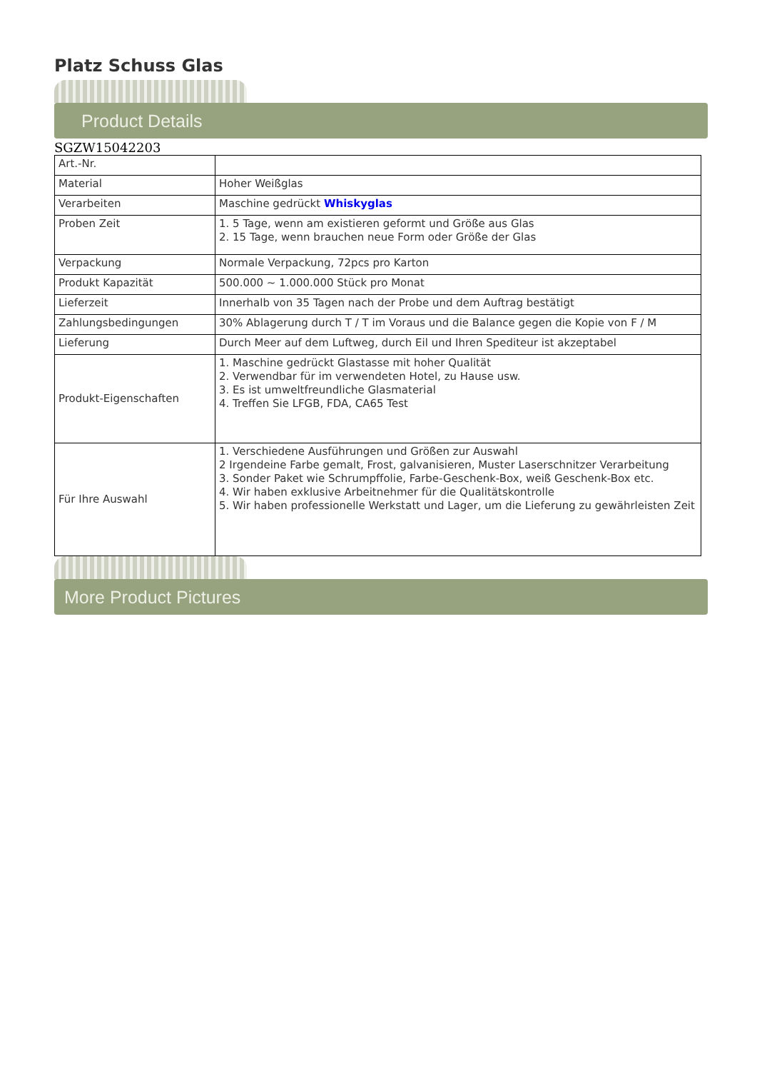Platz Schuss Glas
Product Details
SGZW15042203
| Art.-Nr. | |
| Material | Hoher Weißglas |
| Verarbeiten | Maschine gedrückt Whiskyglas |
| Proben Zeit | 1. 5 Tage, wenn am existieren geformt und Größe aus Glas 2. 15 Tage, wenn brauchen neue Form oder Größe der Glas |
| Verpackung | Normale Verpackung, 72pcs pro Karton |
| Produkt Kapazität | 500.000 ~ 1.000.000 Stück pro Monat |
| Lieferzeit | Innerhalb von 35 Tagen nach der Probe und dem Auftrag bestätigt |
| Zahlungsbedingungen | 30% Ablagerung durch T / T im Voraus und die Balance gegen die Kopie von F / M |
| Lieferung | Durch Meer auf dem Luftweg, durch Eil und Ihren Spediteur ist akzeptabel |
| Produkt-Eigenschaften | 1. Maschine gedrückt Glastasse mit hoher Qualität 2. Verwendbar für im verwendeten Hotel, zu Hause usw. 3. Es ist umweltfreundliche Glasmaterial 4. Treffen Sie LFGB, FDA, CA65 Test |
| Für Ihre Auswahl | 1. Verschiedene Ausführungen und Größen zur Auswahl 2 Irgendeine Farbe gemalt, Frost, galvanisieren, Muster Laserschnitzer Verarbeitung 3. Sonder Paket wie Schrumpffolie, Farbe-Geschenk-Box, weiß Geschenk-Box etc. 4. Wir haben exklusive Arbeitnehmer für die Qualitätskontrolle 5. Wir haben professionelle Werkstatt und Lager, um die Lieferung zu gewährleisten Zeit |
More Product Pictures